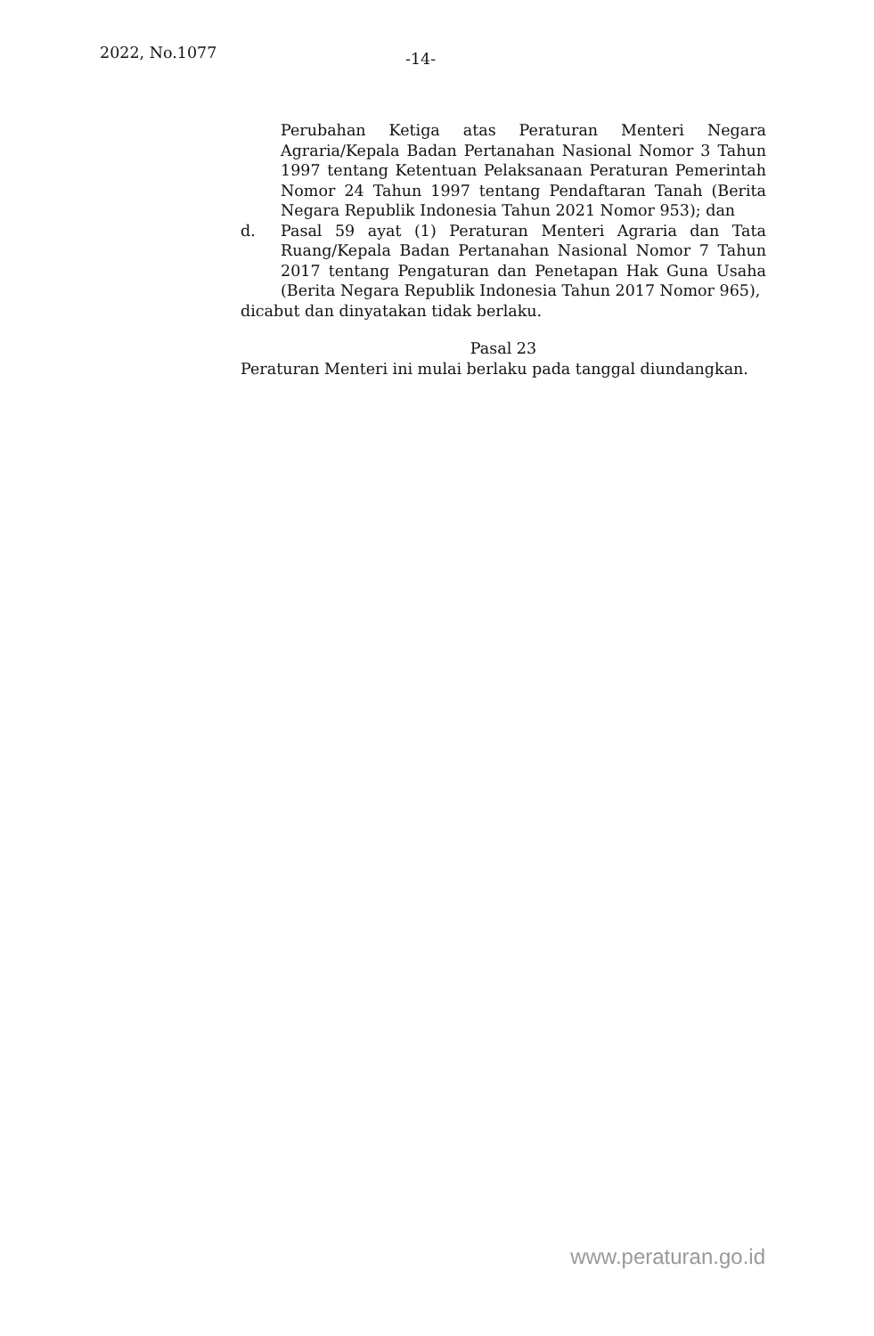2022, No.1077 -14-
Perubahan Ketiga atas Peraturan Menteri Negara Agraria/Kepala Badan Pertanahan Nasional Nomor 3 Tahun 1997 tentang Ketentuan Pelaksanaan Peraturan Pemerintah Nomor 24 Tahun 1997 tentang Pendaftaran Tanah (Berita Negara Republik Indonesia Tahun 2021 Nomor 953); dan
d. Pasal 59 ayat (1) Peraturan Menteri Agraria dan Tata Ruang/Kepala Badan Pertanahan Nasional Nomor 7 Tahun 2017 tentang Pengaturan dan Penetapan Hak Guna Usaha (Berita Negara Republik Indonesia Tahun 2017 Nomor 965),
dicabut dan dinyatakan tidak berlaku.
Pasal 23
Peraturan Menteri ini mulai berlaku pada tanggal diundangkan.
www.peraturan.go.id